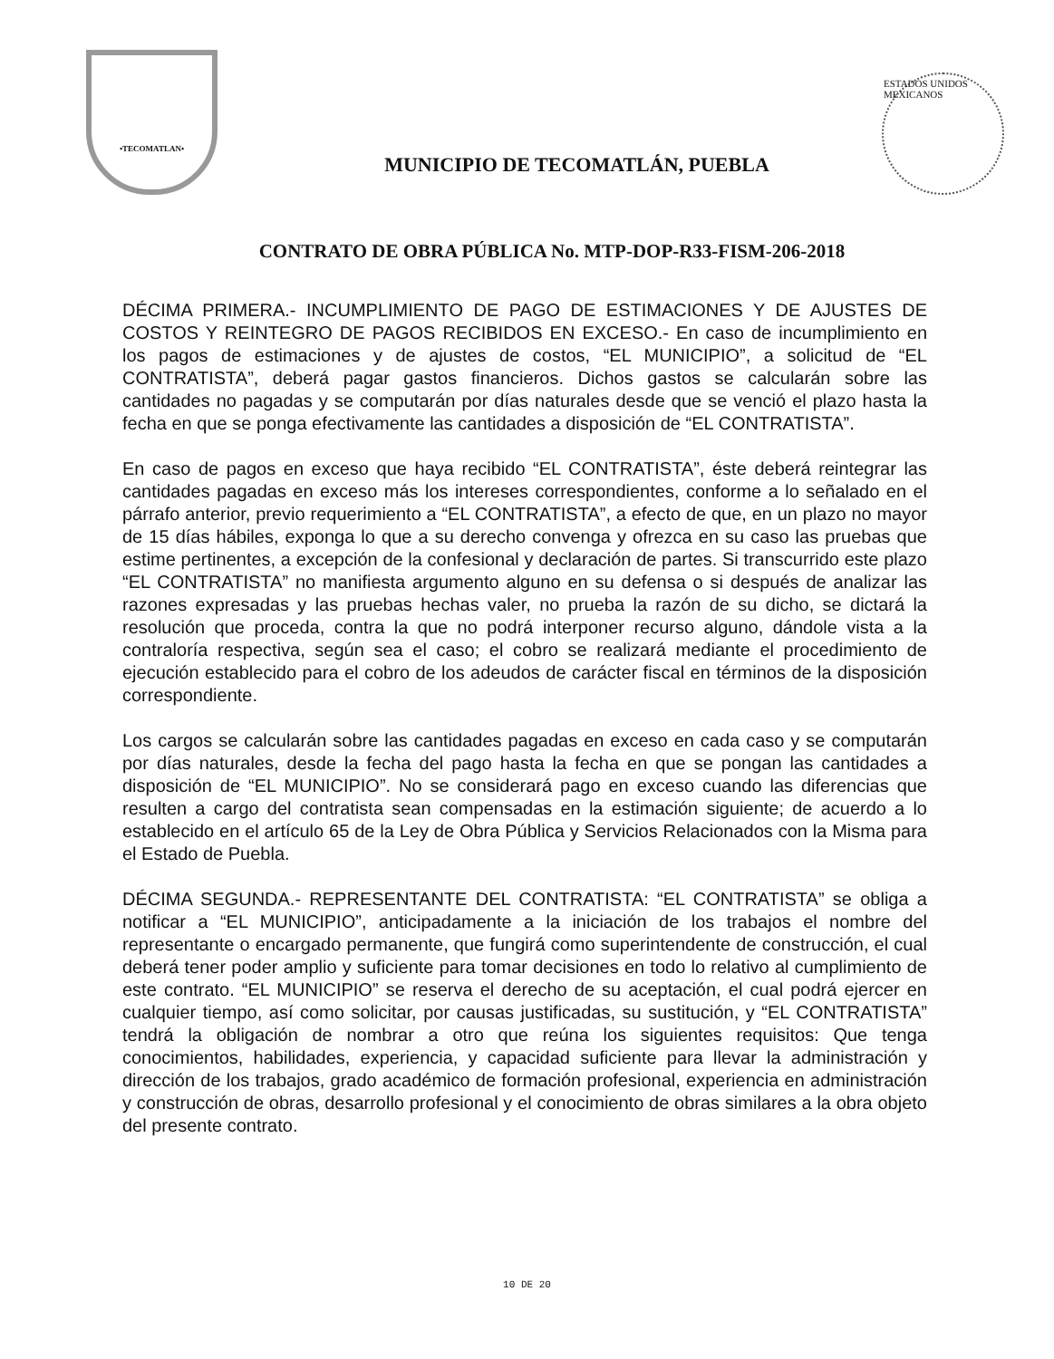•TECOMATLAN•
MUNICIPIO DE TECOMATLÁN, PUEBLA
ESTADOS UNIDOS MEXICANOS
CONTRATO DE OBRA PÚBLICA No. MTP-DOP-R33-FISM-206-2018
DÉCIMA PRIMERA.- INCUMPLIMIENTO DE PAGO DE ESTIMACIONES Y DE AJUSTES DE COSTOS Y REINTEGRO DE PAGOS RECIBIDOS EN EXCESO.- En caso de incumplimiento en los pagos de estimaciones y de ajustes de costos, “EL MUNICIPIO”, a solicitud de “EL CONTRATISTA”, deberá pagar gastos financieros. Dichos gastos se calcularán sobre las cantidades no pagadas y se computarán por días naturales desde que se venció el plazo hasta la fecha en que se ponga efectivamente las cantidades a disposición de “EL CONTRATISTA”.
En caso de pagos en exceso que haya recibido “EL CONTRATISTA”, éste deberá reintegrar las cantidades pagadas en exceso más los intereses correspondientes, conforme a lo señalado en el párrafo anterior, previo requerimiento a “EL CONTRATISTA”, a efecto de que, en un plazo no mayor de 15 días hábiles, exponga lo que a su derecho convenga y ofrezca en su caso las pruebas que estime pertinentes, a excepción de la confesional y declaración de partes. Si transcurrido este plazo “EL CONTRATISTA” no manifiesta argumento alguno en su defensa o si después de analizar las razones expresadas y las pruebas hechas valer, no prueba la razón de su dicho, se dictará la resolución que proceda, contra la que no podrá interponer recurso alguno, dándole vista a la contraloría respectiva, según sea el caso; el cobro se realizará mediante el procedimiento de ejecución establecido para el cobro de los adeudos de carácter fiscal en términos de la disposición correspondiente.
Los cargos se calcularán sobre las cantidades pagadas en exceso en cada caso y se computarán por días naturales, desde la fecha del pago hasta la fecha en que se pongan las cantidades a disposición de “EL MUNICIPIO”. No se considerará pago en exceso cuando las diferencias que resulten a cargo del contratista sean compensadas en la estimación siguiente; de acuerdo a lo establecido en el artículo 65 de la Ley de Obra Pública y Servicios Relacionados con la Misma para el Estado de Puebla.
DÉCIMA SEGUNDA.- REPRESENTANTE DEL CONTRATISTA: “EL CONTRATISTA” se obliga a notificar a “EL MUNICIPIO”, anticipadamente a la iniciación de los trabajos el nombre del representante o encargado permanente, que fungirá como superintendente de construcción, el cual deberá tener poder amplio y suficiente para tomar decisiones en todo lo relativo al cumplimiento de este contrato. “EL MUNICIPIO” se reserva el derecho de su aceptación, el cual podrá ejercer en cualquier tiempo, así como solicitar, por causas justificadas, su sustitución, y “EL CONTRATISTA” tendrá la obligación de nombrar a otro que reúna los siguientes requisitos: Que tenga conocimientos, habilidades, experiencia, y capacidad suficiente para llevar la administración y dirección de los trabajos, grado académico de formación profesional, experiencia en administración y construcción de obras, desarrollo profesional y el conocimiento de obras similares a la obra objeto del presente contrato.
10 DE 20